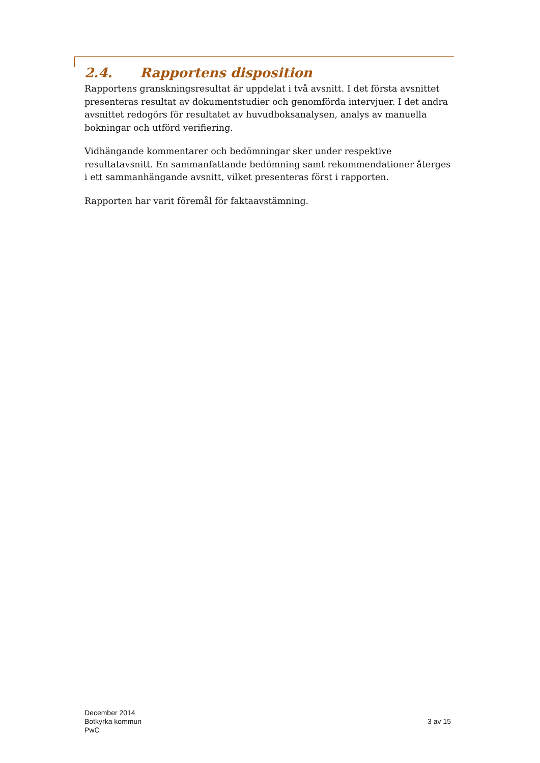2.4. Rapportens disposition
Rapportens granskningsresultat är uppdelat i två avsnitt. I det första avsnittet presenteras resultat av dokumentstudier och genomförda intervjuer. I det andra avsnittet redogörs för resultatet av huvudboksanalysen, analys av manuella bokningar och utförd verifiering.
Vidhängande kommentarer och bedömningar sker under respektive resultatavsnitt. En sammanfattande bedömning samt rekommendationer återges i ett sammanhängande avsnitt, vilket presenteras först i rapporten.
Rapporten har varit föremål för faktaavstämning.
December 2014
Botkyrka kommun
PwC
3 av 15